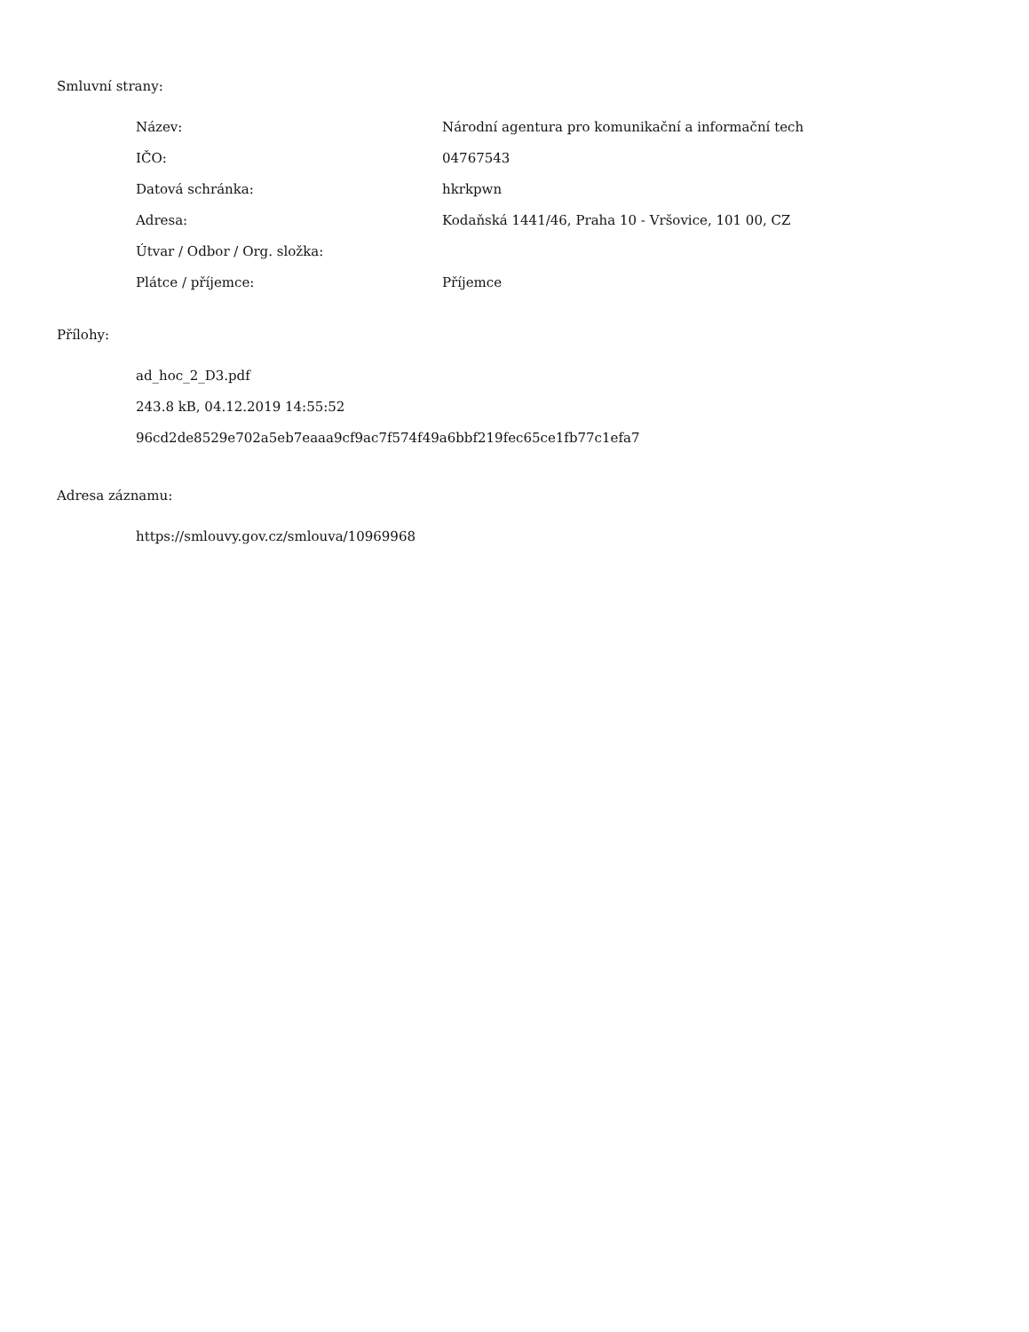Smluvní strany:
| Název: | Národní agentura pro komunikační a informační tech |
| IČO: | 04767543 |
| Datová schránka: | hkrkpwn |
| Adresa: | Kodaňská 1441/46, Praha 10 - Vršovice, 101 00, CZ |
| Útvar / Odbor / Org. složka: | |
| Plátce / příjemce: | Příjemce |
Přílohy:
ad_hoc_2_D3.pdf
243.8 kB, 04.12.2019 14:55:52
96cd2de8529e702a5eb7eaaa9cf9ac7f574f49a6bbf219fec65ce1fb77c1efa7
Adresa záznamu:
https://smlouvy.gov.cz/smlouva/10969968